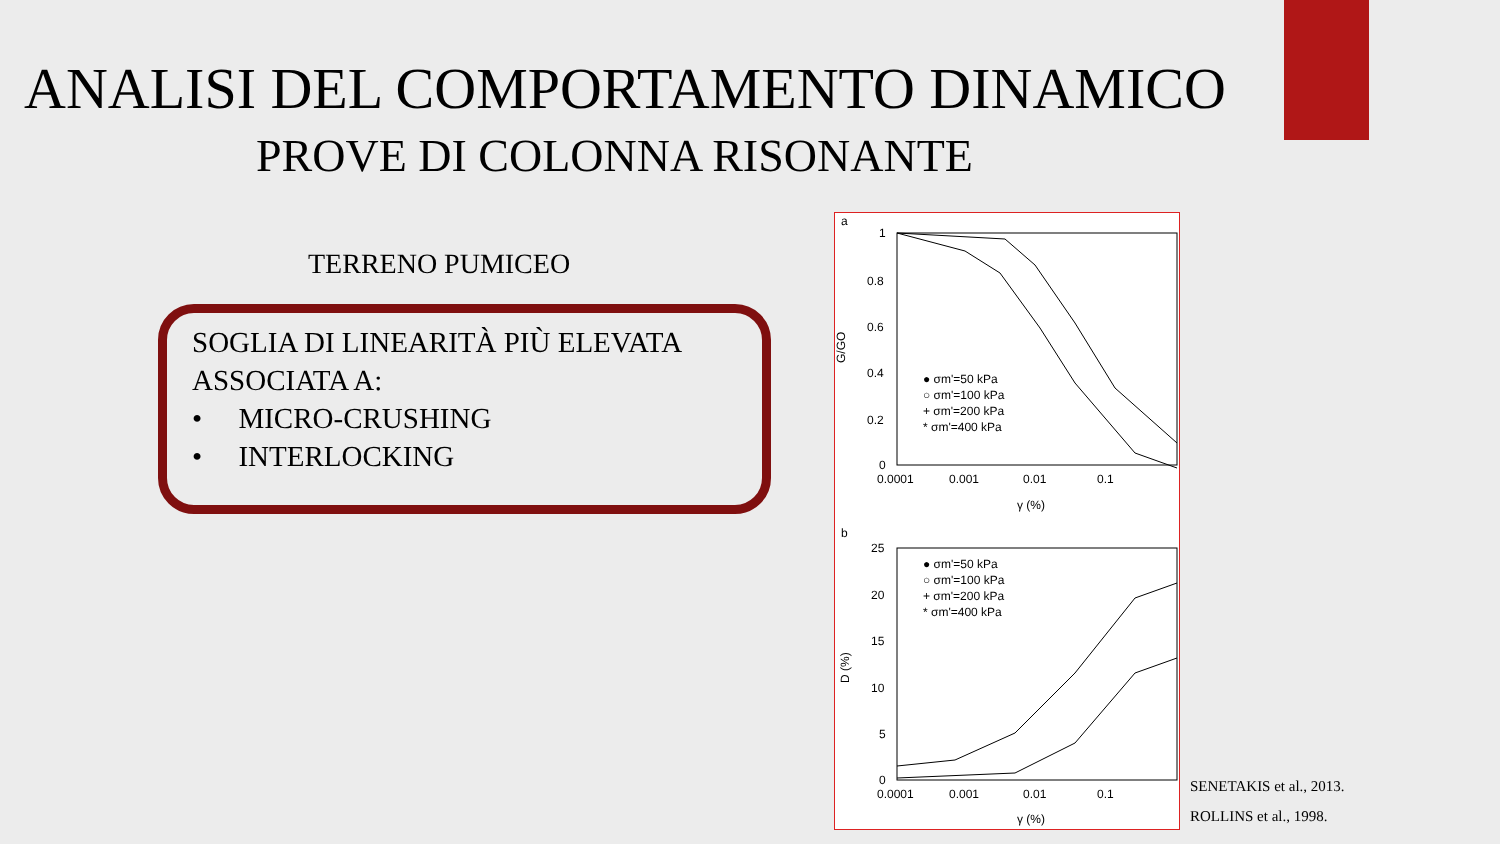ANALISI DEL COMPORTAMENTO DINAMICO
PROVE DI COLONNA RISONANTE
TERRENO PUMICEO
SOGLIA DI LINEARITÀ PIÙ ELEVATA
ASSOCIATA A:
• MICRO-CRUSHING
• INTERLOCKING
a
1
0.8
0.6
0.4
0.2
0
0.0001
0.001
0.01
0.1
γ (%)
G/GO
● σm'=50 kPa
○ σm'=100 kPa
+ σm'=200 kPa
* σm'=400 kPa
b
25
20
15
10
5
0
0.0001
0.001
0.01
0.1
γ (%)
D (%)
● σm'=50 kPa
○ σm'=100 kPa
+ σm'=200 kPa
* σm'=400 kPa
SENETAKIS et al., 2013.
ROLLINS et al., 1998.